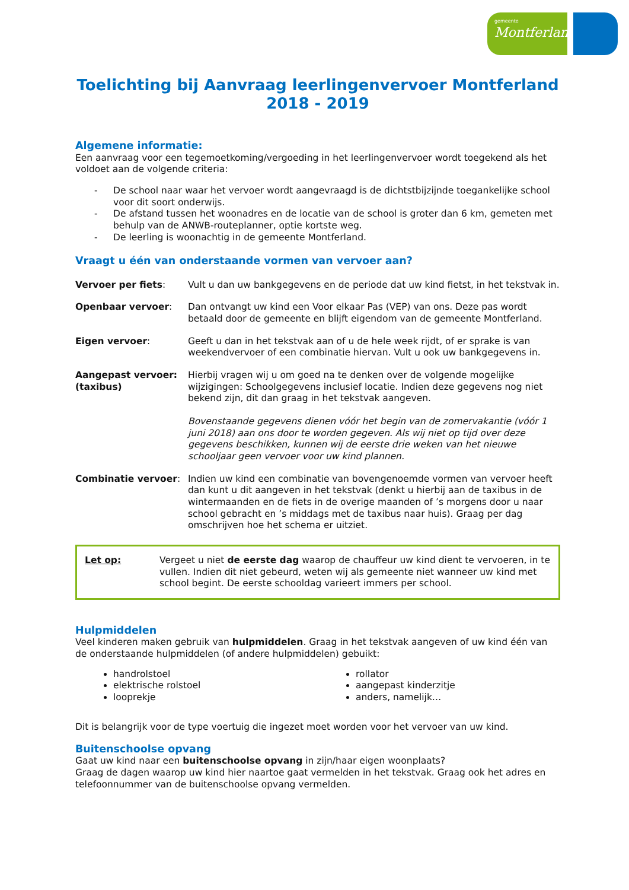gemeente
Montferland
Toelichting bij Aanvraag leerlingenvervoer Montferland
2018 - 2019
Algemene informatie:
Een aanvraag voor een tegemoetkoming/vergoeding in het leerlingenvervoer wordt toegekend als het voldoet aan de volgende criteria:
- De school naar waar het vervoer wordt aangevraagd is de dichtstbijzijnde toegankelijke school voor dit soort onderwijs.
- De afstand tussen het woonadres en de locatie van de school is groter dan 6 km, gemeten met behulp van de ANWB-routeplanner, optie kortste weg.
- De leerling is woonachtig in de gemeente Montferland.
Vraagt u één van onderstaande vormen van vervoer aan?
Vervoer per fiets: Vult u dan uw bankgegevens en de periode dat uw kind fietst, in het tekstvak in.
Openbaar vervoer: Dan ontvangt uw kind een Voor elkaar Pas (VEP) van ons. Deze pas wordt betaald door de gemeente en blijft eigendom van de gemeente Montferland.
Eigen vervoer: Geeft u dan in het tekstvak aan of u de hele week rijdt, of er sprake is van weekendvervoer of een combinatie hiervan. Vult u ook uw bankgegevens in.
Aangepast vervoer: (taxibus)
Hierbij vragen wij u om goed na te denken over de volgende mogelijke wijzigingen: Schoolgegevens inclusief locatie. Indien deze gegevens nog niet bekend zijn, dit dan graag in het tekstvak aangeven.
Bovenstaande gegevens dienen vóór het begin van de zomervakantie (vóór 1 juni 2018) aan ons door te worden gegeven. Als wij niet op tijd over deze gegevens beschikken, kunnen wij de eerste drie weken van het nieuwe schooljaar geen vervoer voor uw kind plannen.
Combinatie vervoer: Indien uw kind een combinatie van bovengenoemde vormen van vervoer heeft dan kunt u dit aangeven in het tekstvak (denkt u hierbij aan de taxibus in de wintermaanden en de fiets in de overige maanden of ’s morgens door u naar school gebracht en ’s middags met de taxibus naar huis). Graag per dag omschrijven hoe het schema er uitziet.
Let op: Vergeet u niet de eerste dag waarop de chauffeur uw kind dient te vervoeren, in te vullen. Indien dit niet gebeurd, weten wij als gemeente niet wanneer uw kind met school begint. De eerste schooldag varieert immers per school.
Hulpmiddelen
Veel kinderen maken gebruik van hulpmiddelen. Graag in het tekstvak aangeven of uw kind één van de onderstaande hulpmiddelen (of andere hulpmiddelen) gebuikt:
handrolstoel
elektrische rolstoel
looprekje
rollator
aangepast kinderzitje
anders, namelijk…
Dit is belangrijk voor de type voertuig die ingezet moet worden voor het vervoer van uw kind.
Buitenschoolse opvang
Gaat uw kind naar een buitenschoolse opvang in zijn/haar eigen woonplaats?
Graag de dagen waarop uw kind hier naartoe gaat vermelden in het tekstvak. Graag ook het adres en telefoonnummer van de buitenschoolse opvang vermelden.